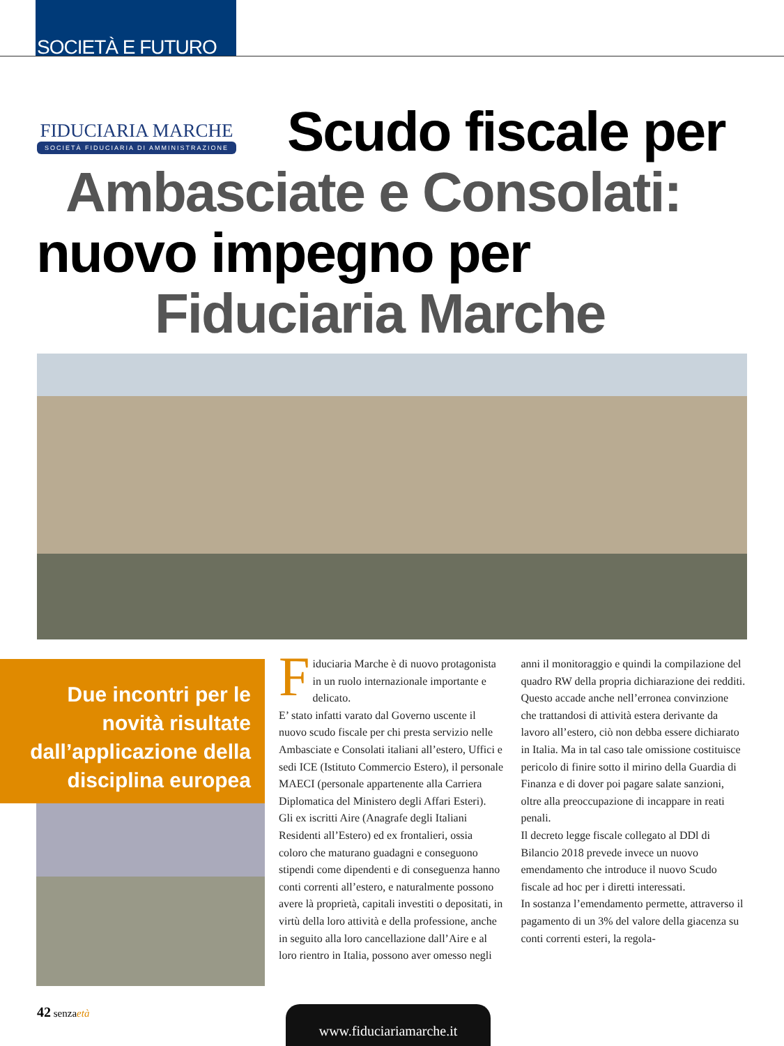SOCIETÀ E FUTURO
FIDUCIARIA MARCHE
SOCIETÀ FIDUCIARIA DI AMMINISTRAZIONE
Scudo fiscale per
Ambasciate e Consolati:
nuovo impegno per
Fiduciaria Marche
Due incontri per le novità risultate dall’applicazione della disciplina europea
Fiduciaria Marche è di nuovo protagonista in un ruolo internazionale importante e delicato.
E’ stato infatti varato dal Governo uscente il nuovo scudo fiscale per chi presta servizio nelle Ambasciate e Consolati italiani all’estero, Uffici e sedi ICE (Istituto Commercio Estero), il personale MAECI (personale appartenente alla Carriera Diplomatica del Ministero degli Affari Esteri).
Gli ex iscritti Aire (Anagrafe degli Italiani Residenti all’Estero) ed ex frontalieri, ossia coloro che maturano guadagni e conseguono stipendi come dipendenti e di conseguenza hanno conti correnti all’estero, e naturalmente possono avere là proprietà, capitali investiti o depositati, in virtù della loro attività e della professione, anche in seguito alla loro cancellazione dall’Aire e al loro rientro in Italia, possono aver omesso negli anni il monitoraggio e quindi la compilazione del quadro RW della propria dichiarazione dei redditi.
Questo accade anche nell’erronea convinzione che trattandosi di attività estera derivante da lavoro all’estero, ciò non debba essere dichiarato in Italia. Ma in tal caso tale omissione costituisce pericolo di finire sotto il mirino della Guardia di Finanza e di dover poi pagare salate sanzioni, oltre alla preoccupazione di incappare in reati penali.
Il decreto legge fiscale collegato al DDl di Bilancio 2018 prevede invece un nuovo emendamento che introduce il nuovo Scudo fiscale ad hoc per i diretti interessati.
In sostanza l’emendamento permette, attraverso il pagamento di un 3% del valore della giacenza su conti correnti esteri, la regola-
42 senzaetà www.fiduciariamarche.it